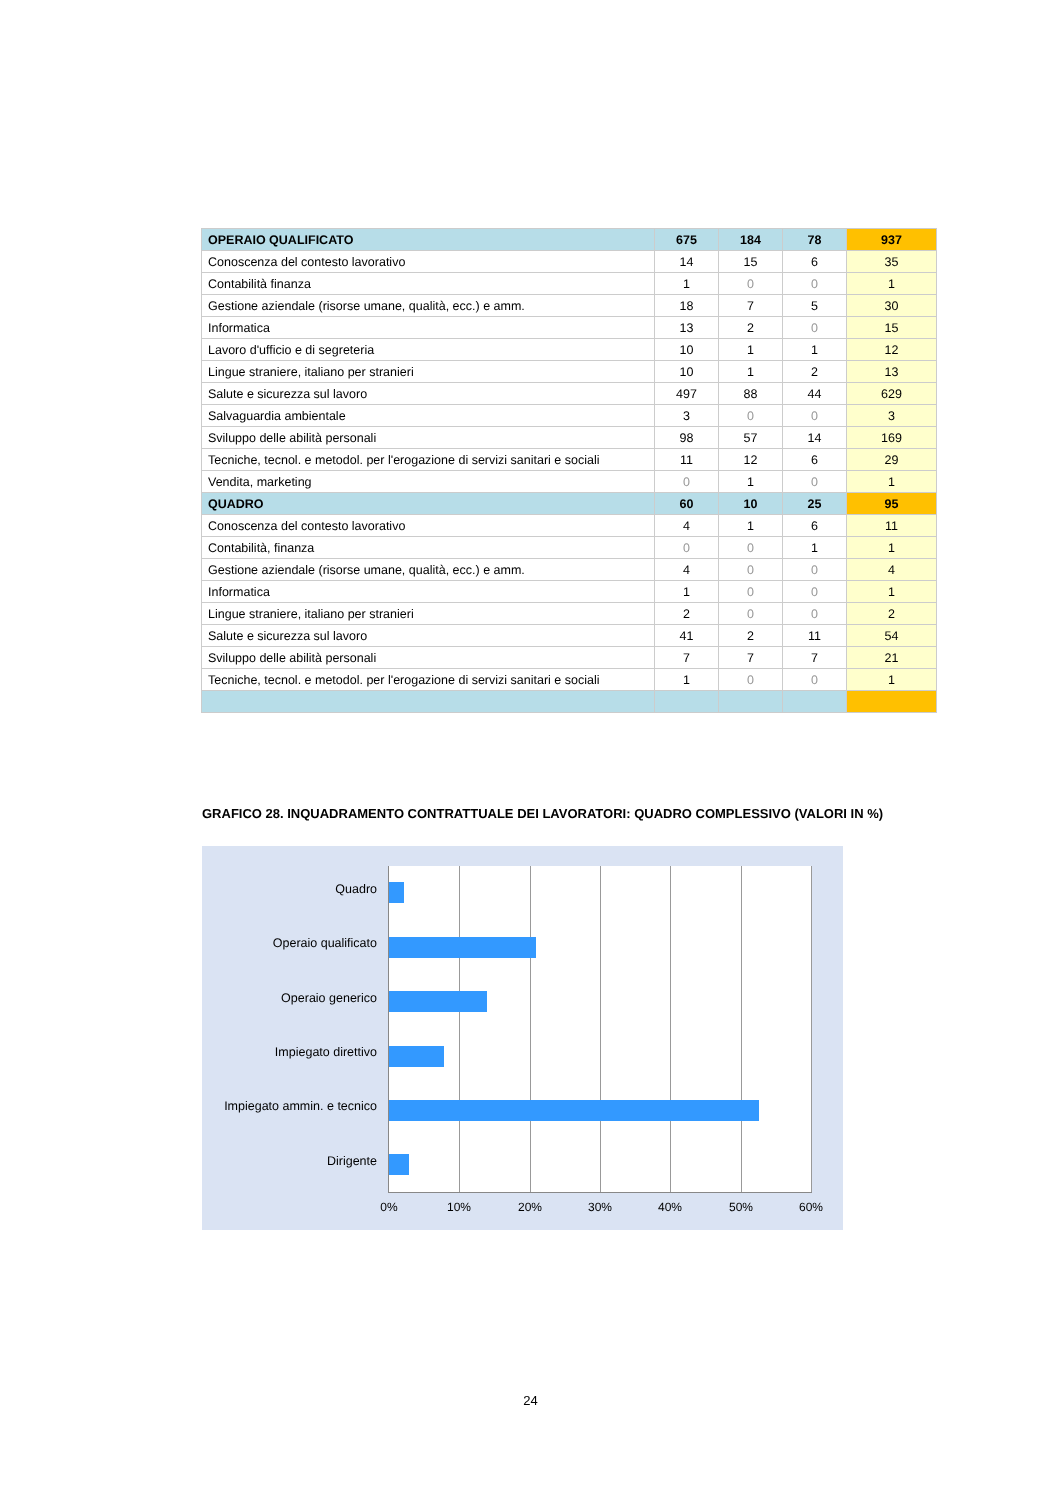| OPERAIO QUALIFICATO | 675 | 184 | 78 | 937 |
| Conoscenza del contesto lavorativo | 14 | 15 | 6 | 35 |
| Contabilità finanza | 1 | 0 | 0 | 1 |
| Gestione aziendale (risorse umane, qualità, ecc.) e amm. | 18 | 7 | 5 | 30 |
| Informatica | 13 | 2 | 0 | 15 |
| Lavoro d'ufficio e di segreteria | 10 | 1 | 1 | 12 |
| Lingue straniere, italiano per stranieri | 10 | 1 | 2 | 13 |
| Salute e sicurezza sul lavoro | 497 | 88 | 44 | 629 |
| Salvaguardia ambientale | 3 | 0 | 0 | 3 |
| Sviluppo delle abilità personali | 98 | 57 | 14 | 169 |
| Tecniche, tecnol. e metodol. per l'erogazione di servizi sanitari e sociali | 11 | 12 | 6 | 29 |
| Vendita, marketing | 0 | 1 | 0 | 1 |
| QUADRO | 60 | 10 | 25 | 95 |
| Conoscenza del contesto lavorativo | 4 | 1 | 6 | 11 |
| Contabilità, finanza | 0 | 0 | 1 | 1 |
| Gestione aziendale (risorse umane, qualità, ecc.) e amm. | 4 | 0 | 0 | 4 |
| Informatica | 1 | 0 | 0 | 1 |
| Lingue straniere, italiano per stranieri | 2 | 0 | 0 | 2 |
| Salute e sicurezza sul lavoro | 41 | 2 | 11 | 54 |
| Sviluppo delle abilità personali | 7 | 7 | 7 | 21 |
| Tecniche, tecnol. e metodol. per l'erogazione di servizi sanitari e sociali | 1 | 0 | 0 | 1 |
GRAFICO 28. INQUADRAMENTO CONTRATTUALE DEI LAVORATORI: QUADRO COMPLESSIVO (VALORI IN %)
Quadro
Operaio qualificato
Operaio generico
Impiegato direttivo
Impiegato ammin. e tecnico
Dirigente
0% 10% 20% 30% 40% 50% 60%
24